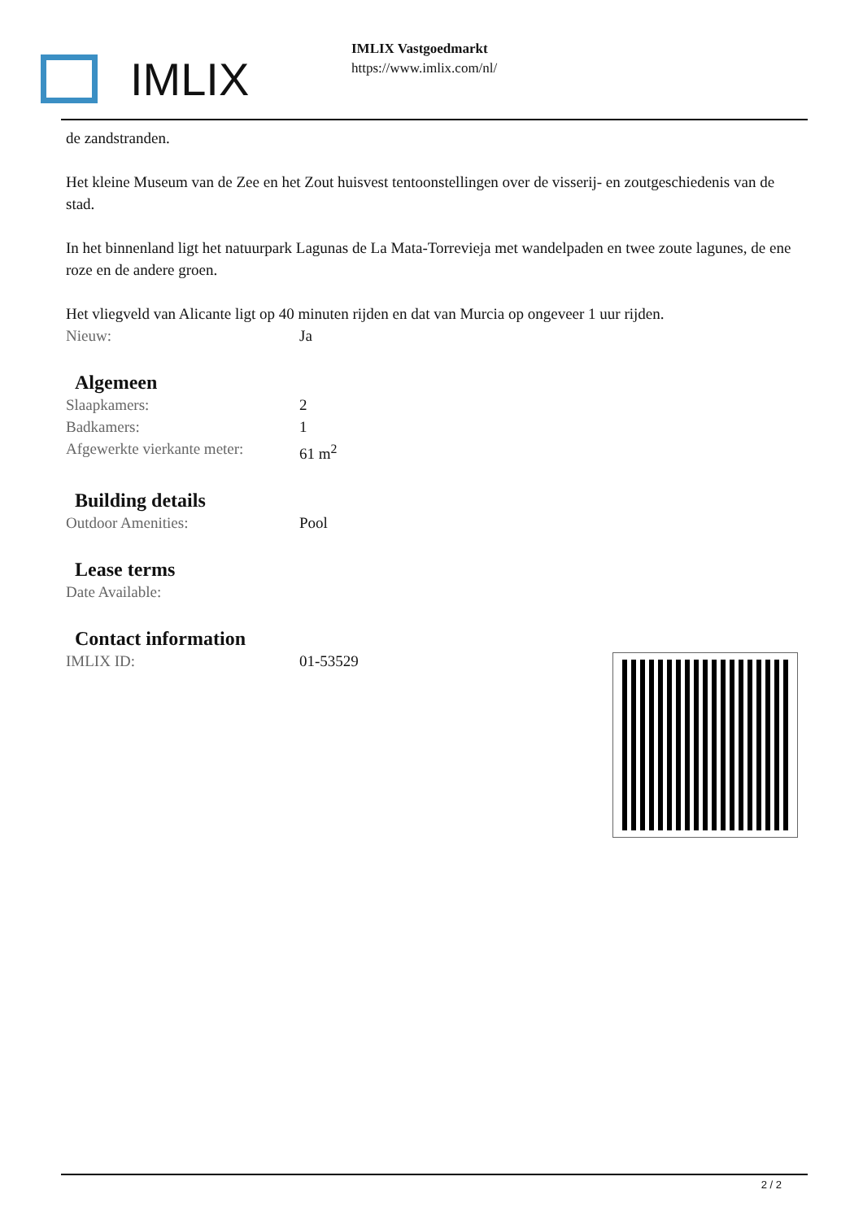IMLIX
IMLIX Vastgoedmarkt
https://www.imlix.com/nl/
de zandstranden.
Het kleine Museum van de Zee en het Zout huisvest tentoonstellingen over de visserij- en zoutgeschiedenis van de stad.
In het binnenland ligt het natuurpark Lagunas de La Mata-Torrevieja met wandelpaden en twee zoute lagunes, de ene roze en de andere groen.
Het vliegveld van Alicante ligt op 40 minuten rijden en dat van Murcia op ongeveer 1 uur rijden.
| Nieuw: | Ja |
Algemeen
| Slaapkamers: | 2 |
| Badkamers: | 1 |
| Afgewerkte vierkante meter: | 61 m<sup>2</sup> |
Building details
| Outdoor Amenities: | Pool |
Lease terms
| Date Available: | |
Contact information
| IMLIX ID: | 01-53529 |
2 / 2